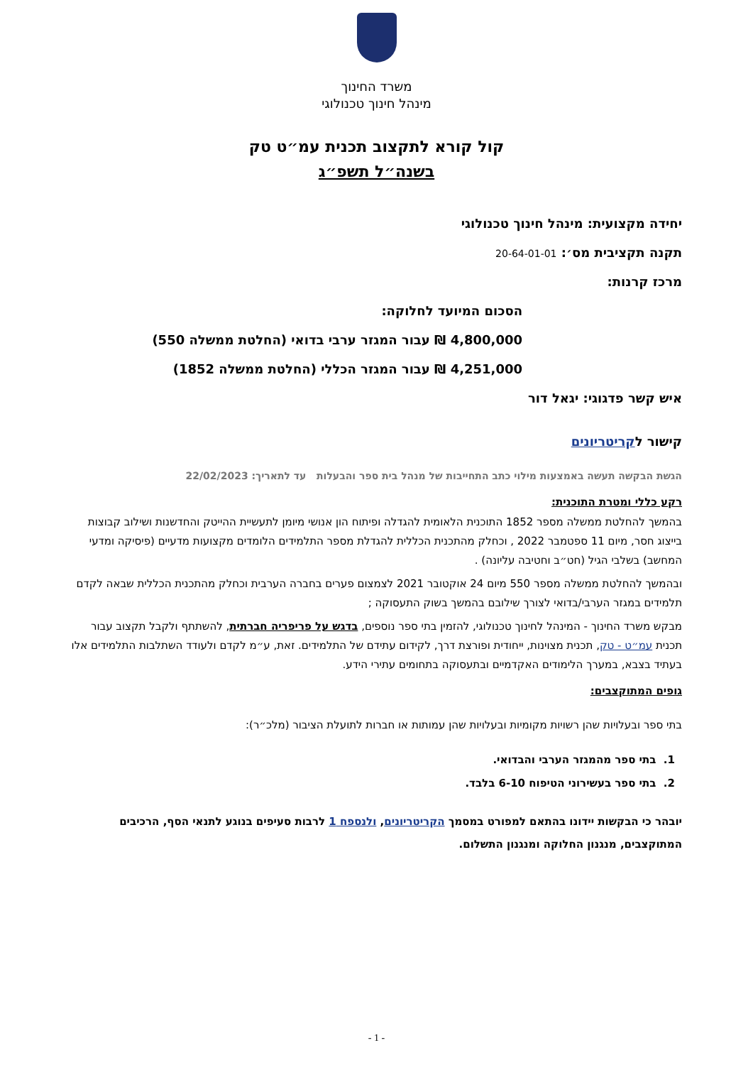משרד החינוך
מינהל חינוך טכנולוגי
קול קורא לתקצוב תכנית עמ״ט טק
בשנה״ל תשפ״ג
יחידה מקצועית: מינהל חינוך טכנולוגי
תקנה תקציבית מס׳: 20-64-01-01
מרכז קרנות:
הסכום המיועד לחלוקה:
4,800,000 ₪ עבור המגזר ערבי בדואי (החלטת ממשלה 550)
4,251,000 ₪ עבור המגזר הכללי (החלטת ממשלה 1852)
איש קשר פדגוגי: יגאל דור
קישור לקריטריונים
הגשת הבקשה תעשה באמצעות מילוי כתב התחייבות של מנהל בית ספר והבעלות עד לתאריך: 22/02/2023
רקע כללי ומטרת התוכנית:
בהמשך להחלטת ממשלה מספר 1852 התוכנית הלאומית להגדלה ופיתוח הון אנושי מיומן לתעשיית ההייטק והחדשנות ושילוב קבוצות בייצוג חסר, מיום 11 ספטמבר 2022 , וכחלק מהתכנית הכללית להגדלת מספר התלמידים הלומדים מקצועות מדעיים (פיסיקה ומדעי המחשב) בשלבי הגיל (חט״ב וחטיבה עליונה) .
ובהמשך להחלטת ממשלה מספר 550 מיום 24 אוקטובר 2021 לצמצום פערים בחברה הערבית וכחלק מהתכנית הכללית שבאה לקדם תלמידים במגזר הערבי/בדואי לצורך שילובם בהמשך בשוק התעסוקה ;
מבקש משרד החינוך - המינהל לחינוך טכנולוגי, להזמין בתי ספר נוספים, בדגש על פריפריה חברתית, להשתתף ולקבל תקצוב עבור תכנית עמ״ט - טק, תכנית מצוינות, ייחודית ופורצת דרך, לקידום עתידם של התלמידים. זאת, ע״מ לקדם ולעודד השתלבות התלמידים אלו בעתיד בצבא, במערך הלימודים האקדמיים ובתעסוקה בתחומים עתירי הידע.
גופים המתוקצבים:
בתי ספר ובעלויות שהן רשויות מקומיות ובעלויות שהן עמותות או חברות לתועלת הציבור (מלכ״ר):
1. בתי ספר מהמגזר הערבי והבדואי.
2. בתי ספר בעשירוני הטיפוח 6-10 בלבד.
יובהר כי הבקשות יידונו בהתאם למפורט במסמך הקריטריונים, ולנספח 1 לרבות סעיפים בנוגע לתנאי הסף, הרכיבים המתוקצבים, מנגנון החלוקה ומנגנון התשלום.
- 1 -